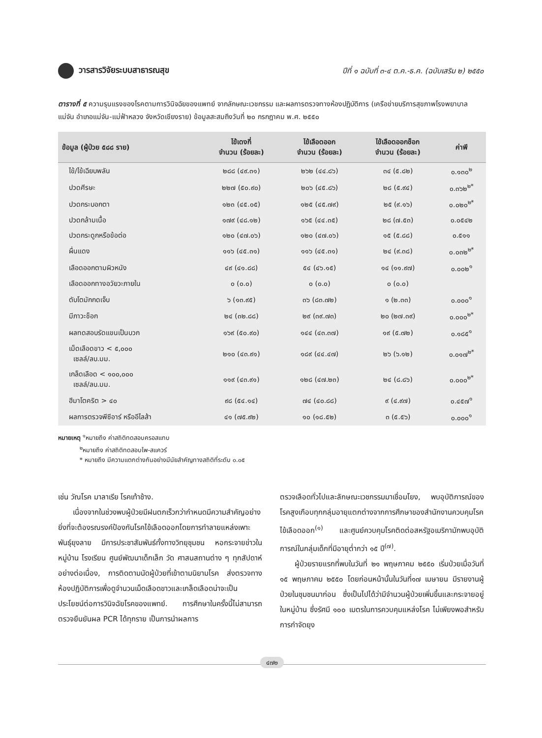วารสารวิจัยระบบสาธารณสุข
ปีที่ ๑ ฉบับที่ ๓-๔ ต.ค.-ธ.ค. (ฉบับเสริม ๒) ๒๕๕๐
ตารางที่ ๕ ความรุนแรงของโรคตามการวินิจฉัยของแพทย์ จากลักษณะเวชกรรม และผลการตรวจทางห้องปฏิบัติการ (เครือข่ายบริการสุขภาพโรงพยาบาลแม่จัน อำเภอแม่จัน-แม่ฟ้าหลวง จังหวัดเชียงราย) ข้อมูลสะสมถึงวันที่ ๒๐ กรกฎาคม พ.ศ. ๒๕๕๐
| ข้อมูล (ผู้ป่วย ๕๘๘ ราย) | ไข้เดงกี่ จำนวน (ร้อยละ) | ไข้เลือดออก จำนวน (ร้อยละ) | ไข้เลือดออกช็อก จำนวน (ร้อยละ) | ค่าพี |
| --- | --- | --- | --- | --- |
| ไข้/ไข้เฉียบพลัน | ๒๘๘ (๔๙.๓๑) | ๒๖๒ (๔๔.๘๖) | ๓๔ (๕.๘๒) | ๐.๑๓๐<sup>๒</sup> |
| ปวดศีรษะ | ๒๒๗ (๕๐.๙๐) | ๒๐๖ (๔๕.๘๖) | ๒๘ (๕.๙๔) | ๐.๓๖๒<sup>๒*</sup> |
| ปวดกระบอกตา | ๑๒๓ (๔๕.๐๕) | ๑๒๕ (๔๕.๗๙) | ๒๕ (๙.๑๖) | ๐.๐๒๐<sup>๒*</sup> |
| ปวดกล้ามเนื้อ | ๑๗๙ (๔๘.๑๒) | ๑๖๕ (๔๔.๓๕) | ๒๘ (๗.๕๓) | ๐.๐๕๔๒ |
| ปวดกระดูกหรือข้อต่อ | ๑๒๐ (๔๗.๐๖) | ๑๒๐ (๔๗.๐๖) | ๑๕ (๕.๘๘) | ๐.๕๑๑ |
| ผื่นแดง | ๑๑๖ (๔๕.๓๑) | ๑๑๖ (๔๕.๓๑) | ๒๔ (๙.๓๘) | ๐.๐๓๒<sup>๒*</sup> |
| เลือดออกตามผิวหนัง | ๔๙ (๔๑.๘๘) | ๕๔ (๔๖.๑๕) | ๑๔ (๑๑.๙๗) | ๐.๐๐๒<sup>๑</sup> |
| เลือดออกทางอวัยวะภายใน | ๐ (๐.๐) | ๐ (๐.๐) | ๐ (๐.๐) | |
| ตับโตมักกดเจ็บ | ๖ (๑๓.๙๕) | ๓๖ (๘๓.๗๒) | ๑ (๒.๓๓) | ๐.๐๐๐<sup>๑</sup> |
| มีภาวะช็อก | ๒๔ (๓๒.๘๘) | ๒๙ (๓๙.๗๓) | ๒๐ (๒๗.๓๙) | ๐.๐๐๐<sup>๒*</sup> |
| ผลทดสอบรัดแขนเป็นบวก | ๑๖๙ (๕๐.๙๐) | ๑๔๔ (๔๓.๓๗) | ๑๙ (๕.๗๒) | ๐.๑๘๕<sup>๑</sup> |
| เม็ดเลือดขาว < ๕,๐๐๐ เซลล์/ลบ.มม. | ๒๑๐ (๔๓.๙๑) | ๑๘๙ (๔๔.๔๗) | ๒๖ (๖.๑๒) | ๐.๐๑๗<sup>๒*</sup> |
| เกล็ดเลือด < ๑๐๐,๐๐๐ เซลล์/ลบ.มม. | ๑๑๙ (๔๓.๙๑) | ๑๒๘ (๔๗.๒๓) | ๒๔ (๘.๘๖) | ๐.๐๐๐<sup>๒*</sup> |
| ฮีมาโตคริต > ๔๐ | ๙๘ (๕๔.๑๔) | ๗๔ (๔๐.๘๘) | ๙ (๔.๙๗) | ๐.๔๕๗<sup>๑</sup> |
| ผลการตรวจพีซีอาร์ หรืออีไลส้า | ๔๑ (๗๕.๙๒) | ๑๐ (๑๘.๕๒) | ๓ (๕.๕๖) | ๐.๐๐๐<sup>๑</sup> |
หมายเหตุ <sup>๑</sup>หมายถึง ค่าสถิติทดสอบครอสแทบ
    <sup>๒</sup> หมายถึง ค่าสถิติทดสอบไพ-สแควร์
    * หมายถึง มีความแตกต่างกันอย่างมีนัยสำคัญทางสถิติที่ระดับ ๐.๐๕
เช่น วัณโรค มาลาเรีย โรคเท้าช้าง.
  เนื่องจากในช่วงพบผู้ป่วยมีฝนตกเร็วกว่ากำหนดมีความสำคัญอย่างยิ่งที่จะต้องรณรงค์ป้องกันโรคไข้เลือดออกโดยการทำลายแหล่งเพาะพันธุ์ยุงลาย มีการประชาสัมพันธ์ทั้งทางวิทยุชุมชน หอกระจายข่าวในหมู่บ้าน โรงเรียน ศูนย์พัฒนาเด็กเล็ก วัด ศาสนสถานต่าง ๆ ทุกสัปดาห์อย่างต่อเนื่อง, การติดตามนัดผู้ป่วยที่เข้าตามนิยามโรค ส่งตรวจทางห้องปฏิบัติการเพื่อดูจำนวนเม็ดเลือดขาวและเกล็ดเลือดน่าจะเป็นประโยชน์ต่อการวินิจฉัยโรคของแพทย์. การศึกษาในครั้งนี้ไม่สามารถตรวจยืนยันผล PCR ได้ทุกราย เป็นการนำผลการ
ตรวจเลือดทั่วไปและลักษณะเวชกรรมมาเชื่อมโยง, พบอุบัติการณ์ของโรคสูงเกือบทุกกลุ่มอายุแตกต่างจากการศึกษาของสำนักงานควบคุมโรคไข้เลือดออก<sup>(๑)</sup> และศูนย์ควบคุมโรคติดต่อสหรัฐอเมริกามักพบอุบัติการณ์ในกลุ่มเด็กที่มีอายุต่ำกว่า ๑๕ ปี<sup>(๗)</sup>.
  ผู้ป่วยรายแรกที่พบในวันที่ ๒๑ พฤษภาคม ๒๕๕๐ เริ่มป่วยเมื่อวันที่ ๑๕ พฤษภาคม ๒๕๕๐ โดยก่อนหน้านั้นในวันที่๑๗ เมษายน มีรายงานผู้ป่วยในชุมชนมาก่อน ซึ่งเป็นไปได้ว่ามีจำนวนผู้ป่วยเพิ่มขึ้นและกระจายอยู่ในหมู่บ้าน ซึ่งรัศมี ๑๐๐ เมตรในการควบคุมแหล่งโรค ไม่เพียงพอสำหรับการกำจัดยุง
๔๗๒